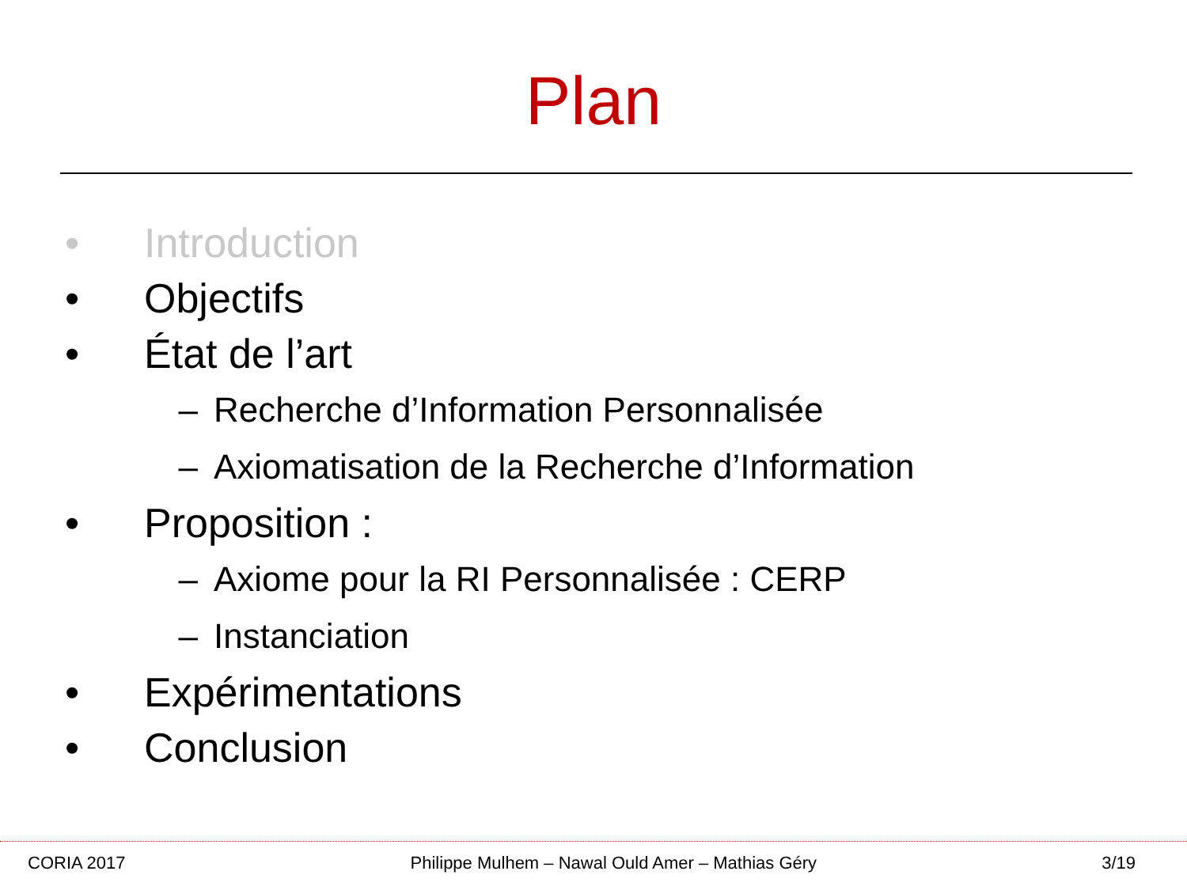Plan
• Introduction
• Objectifs
• État de l’art
– Recherche d’Information Personnalisée
– Axiomatisation de la Recherche d’Information
• Proposition :
– Axiome pour la RI Personnalisée : CERP
– Instanciation
• Expérimentations
• Conclusion
CORIA 2017 Philippe Mulhem – Nawal Ould Amer – Mathias Géry 3/19